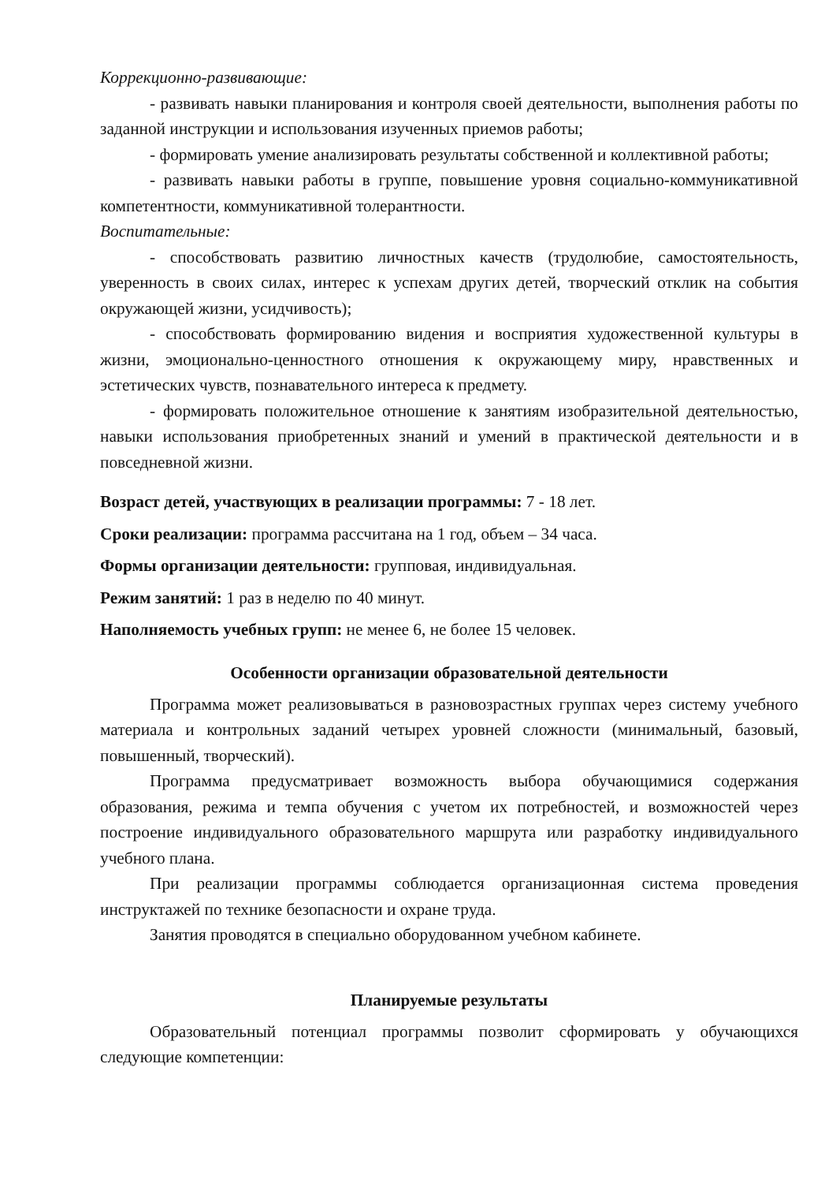Коррекционно-развивающие:
- развивать навыки планирования и контроля своей деятельности, выполнения работы по заданной инструкции и использования изученных приемов работы;
- формировать умение анализировать результаты собственной и коллективной работы;
- развивать навыки работы в группе, повышение уровня социально-коммуникативной компетентности, коммуникативной толерантности.
Воспитательные:
- способствовать развитию личностных качеств (трудолюбие, самостоятельность, уверенность в своих силах, интерес к успехам других детей, творческий отклик на события окружающей жизни, усидчивость);
- способствовать формированию видения и восприятия художественной культуры в жизни, эмоционально-ценностного отношения к окружающему миру, нравственных и эстетических чувств, познавательного интереса к предмету.
- формировать положительное отношение к занятиям изобразительной деятельностью, навыки использования приобретенных знаний и умений в практической деятельности и в повседневной жизни.
Возраст детей, участвующих в реализации программы: 7 - 18 лет.
Сроки реализации: программа рассчитана на 1 год, объем – 34 часа.
Формы организации деятельности: групповая, индивидуальная.
Режим занятий: 1 раз в неделю по 40 минут.
Наполняемость учебных групп: не менее 6, не более 15 человек.
Особенности организации образовательной деятельности
Программа может реализовываться в разновозрастных группах через систему учебного материала и контрольных заданий четырех уровней сложности (минимальный, базовый, повышенный, творческий).
Программа предусматривает возможность выбора обучающимися содержания образования, режима и темпа обучения с учетом их потребностей, и возможностей через построение индивидуального образовательного маршрута или разработку индивидуального учебного плана.
При реализации программы соблюдается организационная система проведения инструктажей по технике безопасности и охране труда.
Занятия проводятся в специально оборудованном учебном кабинете.
Планируемые результаты
Образовательный потенциал программы позволит сформировать у обучающихся следующие компетенции: